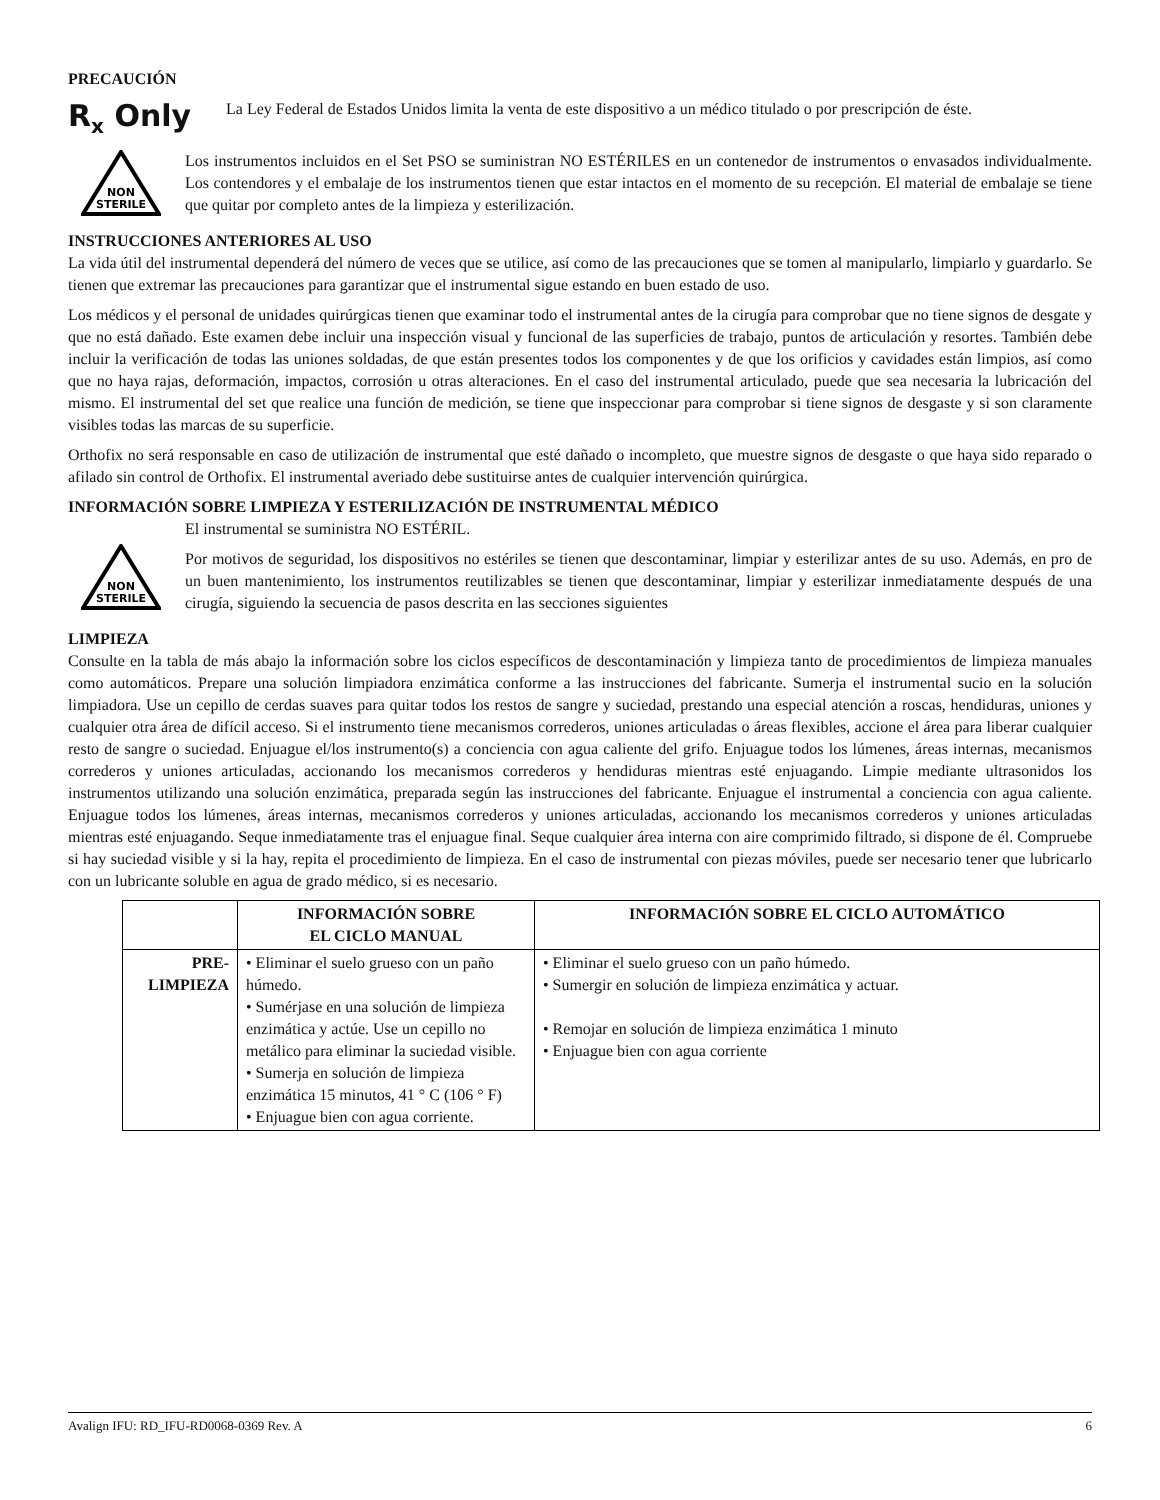PRECAUCIÓN
R<sub>x</sub> Only
La Ley Federal de Estados Unidos limita la venta de este dispositivo a un médico titulado o por prescripción de éste.
NON
STERILE
Los instrumentos incluidos en el Set PSO se suministran NO ESTÉRILES en un contenedor de instrumentos o envasados individualmente. Los contendores y el embalaje de los instrumentos tienen que estar intactos en el momento de su recepción. El material de embalaje se tiene que quitar por completo antes de la limpieza y esterilización.
INSTRUCCIONES ANTERIORES AL USO
La vida útil del instrumental dependerá del número de veces que se utilice, así como de las precauciones que se tomen al manipularlo, limpiarlo y guardarlo. Se tienen que extremar las precauciones para garantizar que el instrumental sigue estando en buen estado de uso.
Los médicos y el personal de unidades quirúrgicas tienen que examinar todo el instrumental antes de la cirugía para comprobar que no tiene signos de desgate y que no está dañado. Este examen debe incluir una inspección visual y funcional de las superficies de trabajo, puntos de articulación y resortes. También debe incluir la verificación de todas las uniones soldadas, de que están presentes todos los componentes y de que los orificios y cavidades están limpios, así como que no haya rajas, deformación, impactos, corrosión u otras alteraciones. En el caso del instrumental articulado, puede que sea necesaria la lubricación del mismo. El instrumental del set que realice una función de medición, se tiene que inspeccionar para comprobar si tiene signos de desgaste y si son claramente visibles todas las marcas de su superficie.
Orthofix no será responsable en caso de utilización de instrumental que esté dañado o incompleto, que muestre signos de desgaste o que haya sido reparado o afilado sin control de Orthofix. El instrumental averiado debe sustituirse antes de cualquier intervención quirúrgica.
INFORMACIÓN SOBRE LIMPIEZA Y ESTERILIZACIÓN DE INSTRUMENTAL MÉDICO
NON
STERILE
El instrumental se suministra NO ESTÉRIL.
Por motivos de seguridad, los dispositivos no estériles se tienen que descontaminar, limpiar y esterilizar antes de su uso. Además, en pro de un buen mantenimiento, los instrumentos reutilizables se tienen que descontaminar, limpiar y esterilizar inmediatamente después de una cirugía, siguiendo la secuencia de pasos descrita en las secciones siguientes
LIMPIEZA
Consulte en la tabla de más abajo la información sobre los ciclos específicos de descontaminación y limpieza tanto de procedimientos de limpieza manuales como automáticos. Prepare una solución limpiadora enzimática conforme a las instrucciones del fabricante. Sumerja el instrumental sucio en la solución limpiadora. Use un cepillo de cerdas suaves para quitar todos los restos de sangre y suciedad, prestando una especial atención a roscas, hendiduras, uniones y cualquier otra área de difícil acceso. Si el instrumento tiene mecanismos correderos, uniones articuladas o áreas flexibles, accione el área para liberar cualquier resto de sangre o suciedad. Enjuague el/los instrumento(s) a conciencia con agua caliente del grifo. Enjuague todos los lúmenes, áreas internas, mecanismos correderos y uniones articuladas, accionando los mecanismos correderos y hendiduras mientras esté enjuagando. Limpie mediante ultrasonidos los instrumentos utilizando una solución enzimática, preparada según las instrucciones del fabricante. Enjuague el instrumental a conciencia con agua caliente. Enjuague todos los lúmenes, áreas internas, mecanismos correderos y uniones articuladas, accionando los mecanismos correderos y uniones articuladas mientras esté enjuagando. Seque inmediatamente tras el enjuague final. Seque cualquier área interna con aire comprimido filtrado, si dispone de él. Compruebe si hay suciedad visible y si la hay, repita el procedimiento de limpieza. En el caso de instrumental con piezas móviles, puede ser necesario tener que lubricarlo con un lubricante soluble en agua de grado médico, si es necesario.
| | INFORMACIÓN SOBRE EL CICLO MANUAL | INFORMACIÓN SOBRE EL CICLO AUTOMÁTICO |
| --- | --- | --- |
| PRE- LIMPIEZA | • Eliminar el suelo grueso con un paño húmedo. • Sumérjase en una solución de limpieza enzimática y actúe. Use un cepillo no metálico para eliminar la suciedad visible. • Sumerja en solución de limpieza enzimática 15 minutos, 41 ° C (106 ° F) • Enjuague bien con agua corriente. | • Eliminar el suelo grueso con un paño húmedo. • Sumergir en solución de limpieza enzimática y actuar. • Remojar en solución de limpieza enzimática 1 minuto • Enjuague bien con agua corriente |
Avalign IFU: RD_IFU-RD0068-0369 Rev. A 6